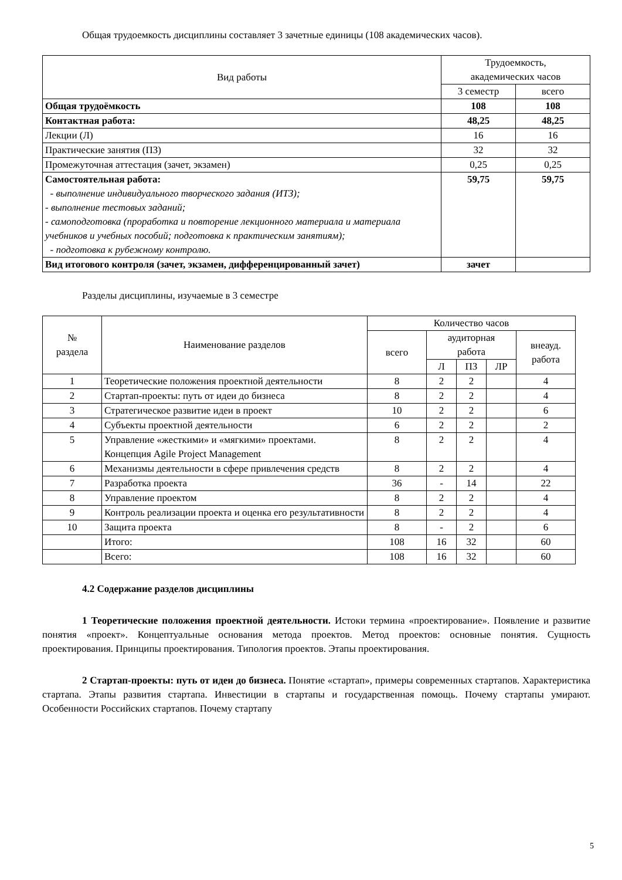Общая трудоемкость дисциплины составляет 3 зачетные единицы (108 академических часов).
| Вид работы | Трудоемкость, академических часов | |
| --- | --- | --- |
| | 3 семестр | всего |
| Общая трудоёмкость | 108 | 108 |
| Контактная работа: | 48,25 | 48,25 |
| Лекции (Л) | 16 | 16 |
| Практические занятия (ПЗ) | 32 | 32 |
| Промежуточная аттестация (зачет, экзамен) | 0,25 | 0,25 |
| Самостоятельная работа: - выполнение индивидуального творческого задания (ИТЗ); - выполнение тестовых заданий; - самоподготовка (проработка и повторение лекционного материала и материала учебников и учебных пособий; подготовка к практическим занятиям); - подготовка к рубежному контролю. | 59,75 | 59,75 |
| Вид итогового контроля (зачет, экзамен, дифференцированный зачет) | зачет | |
Разделы дисциплины, изучаемые в 3 семестре
| № раздела | Наименование разделов | Количество часов | | | | |
| --- | --- | --- | --- | --- | --- | --- |
| | | всего | аудиторная работа | | | внеауд. работа |
| | | | Л | ПЗ | ЛР | |
| 1 | Теоретические положения проектной деятельности | 8 | 2 | 2 | | 4 |
| 2 | Стартап-проекты: путь от идеи до бизнеса | 8 | 2 | 2 | | 4 |
| 3 | Стратегическое развитие идеи в проект | 10 | 2 | 2 | | 6 |
| 4 | Субъекты проектной деятельности | 6 | 2 | 2 | | 2 |
| 5 | Управление «жесткими» и «мягкими» проектами. Концепция Agile Project Management | 8 | 2 | 2 | | 4 |
| 6 | Механизмы деятельности в сфере привлечения средств | 8 | 2 | 2 | | 4 |
| 7 | Разработка проекта | 36 | - | 14 | | 22 |
| 8 | Управление проектом | 8 | 2 | 2 | | 4 |
| 9 | Контроль реализации проекта и оценка его результативности | 8 | 2 | 2 | | 4 |
| 10 | Защита проекта | 8 | - | 2 | | 6 |
| | Итого: | 108 | 16 | 32 | | 60 |
| | Всего: | 108 | 16 | 32 | | 60 |
4.2 Содержание разделов дисциплины
1 Теоретические положения проектной деятельности. Истоки термина «проектирование». Появление и развитие понятия «проект». Концептуальные основания метода проектов. Метод проектов: основные понятия. Сущность проектирования. Принципы проектирования. Типология проектов. Этапы проектирования.
2 Стартап-проекты: путь от идеи до бизнеса. Понятие «стартап», примеры современных стартапов. Характеристика стартапа. Этапы развития стартапа. Инвестиции в стартапы и государственная помощь. Почему стартапы умирают. Особенности Российских стартапов. Почему стартапу
5